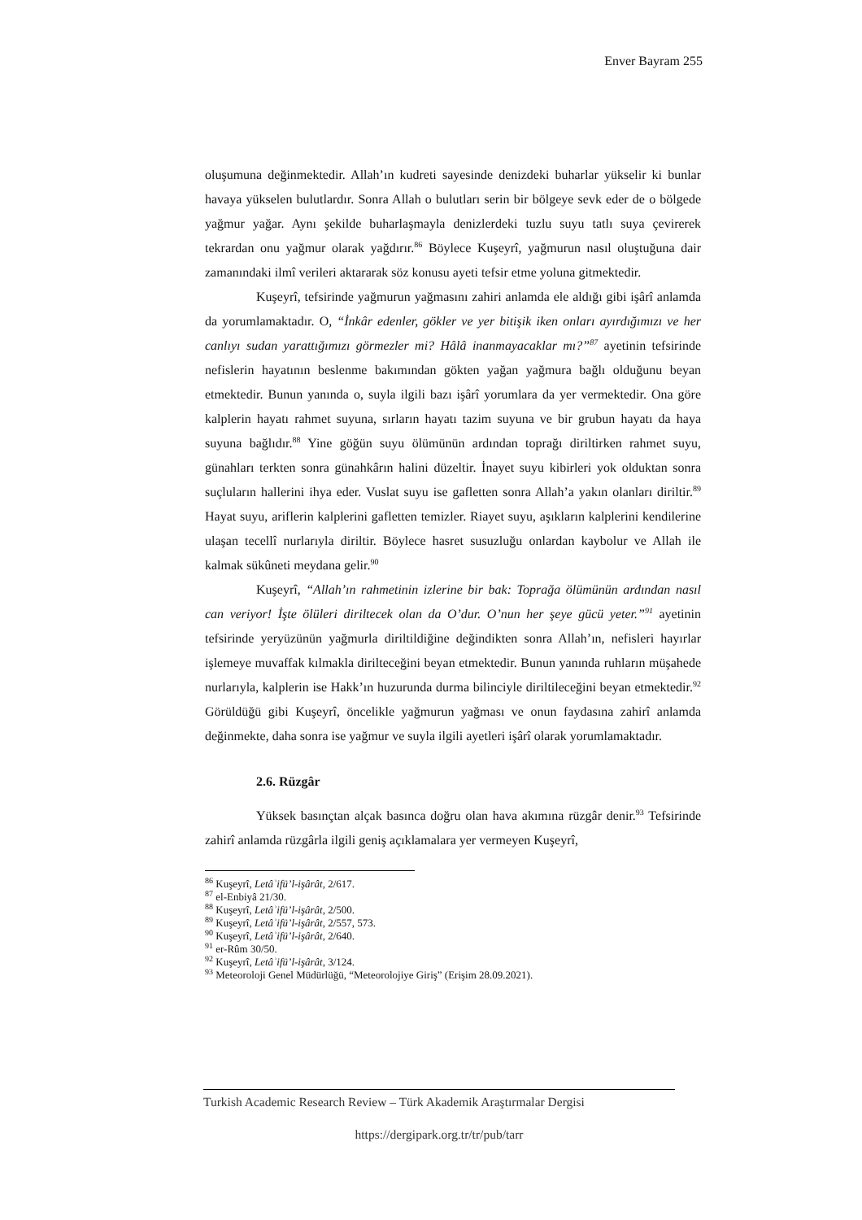Enver Bayram 255
oluşumuna değinmektedir. Allah’ın kudreti sayesinde denizdeki buharlar yükselir ki bunlar havaya yükselen bulutlardır. Sonra Allah o bulutları serin bir bölgeye sevk eder de o bölgede yağmur yağar. Aynı şekilde buharlaşmayla denizlerdeki tuzlu suyu tatlı suya çevirerek tekrardan onu yağmur olarak yağdırır.<sup>86</sup> Böylece Kuşeyrî, yağmurun nasıl oluştuğuna dair zamanındaki ilmî verileri aktararak söz konusu ayeti tefsir etme yoluna gitmektedir.
Kuşeyrî, tefsirinde yağmurun yağmasını zahiri anlamda ele aldığı gibi işârî anlamda da yorumlamaktadır. O, “İnkâr edenler, gökler ve yer bitişik iken onları ayırdığımızı ve her canlıyı sudan yarattığımızı görmezler mi? Hâlâ inanmayacaklar mı?”<sup>87</sup> ayetinin tefsirinde nefislerin hayatının beslenme bakımından gökten yağan yağmura bağlı olduğunu beyan etmektedir. Bunun yanında o, suyla ilgili bazı işârî yorumlara da yer vermektedir. Ona göre kalplerin hayatı rahmet suyuna, sırların hayatı tazim suyuna ve bir grubun hayatı da haya suyuna bağlıdır.<sup>88</sup> Yine göğün suyu ölümünün ardından toprağı diriltirken rahmet suyu, günahları terkten sonra günahkârın halini düzeltir. İnayet suyu kibirleri yok olduktan sonra suçluların hallerini ihya eder. Vuslat suyu ise gafletten sonra Allah’a yakın olanları diriltir.<sup>89</sup> Hayat suyu, ariflerin kalplerini gafletten temizler. Riayet suyu, aşıkların kalplerini kendilerine ulaşan tecellî nurlarıyla diriltir. Böylece hasret susuzluğu onlardan kaybolur ve Allah ile kalmak sükûneti meydana gelir.<sup>90</sup>
Kuşeyrî, “Allah’ın rahmetinin izlerine bir bak: Toprağa ölümünün ardından nasıl can veriyor! İşte ölüleri diriltecek olan da O’dur. O’nun her şeye gücü yeter.”<sup>91</sup> ayetinin tefsirinde yeryüzünün yağmurla diriltildiğine değindikten sonra Allah’ın, nefisleri hayırlar işlemeye muvaffak kılmakla dirilteceğini beyan etmektedir. Bunun yanında ruhların müşahede nurlarıyla, kalplerin ise Hakk’ın huzurunda durma bilinciyle diriltileceğini beyan etmektedir.<sup>92</sup> Görüldüğü gibi Kuşeyrî, öncelikle yağmurun yağması ve onun faydasına zahirî anlamda değinmekte, daha sonra ise yağmur ve suyla ilgili ayetleri işârî olarak yorumlamaktadır.
2.6. Rüzgâr
Yüksek basınçtan alçak basınca doğru olan hava akımına rüzgâr denir.<sup>93</sup> Tefsirinde zahirî anlamda rüzgârla ilgili geniş açıklamalara yer vermeyen Kuşeyrî,
<sup>86</sup> Kuşeyrî, Letâʾifü’l-işârât, 2/617.
<sup>87</sup> el-Enbiyâ 21/30.
<sup>88</sup> Kuşeyrî, Letâʾifü’l-işârât, 2/500.
<sup>89</sup> Kuşeyrî, Letâʾifü’l-işârât, 2/557, 573.
<sup>90</sup> Kuşeyrî, Letâʾifü’l-işârât, 2/640.
<sup>91</sup> er-Rûm 30/50.
<sup>92</sup> Kuşeyrî, Letâʾifü’l-işârât, 3/124.
<sup>93</sup> Meteoroloji Genel Müdürlüğü, “Meteorolojiye Giriş” (Erişim 28.09.2021).
Turkish Academic Research Review – Türk Akademik Araştırmalar Dergisi
https://dergipark.org.tr/tr/pub/tarr